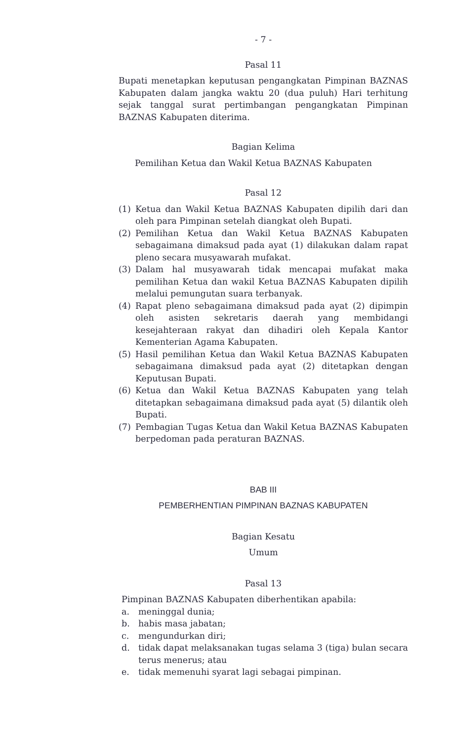- 7 -
Pasal 11
Bupati menetapkan keputusan pengangkatan Pimpinan BAZNAS Kabupaten dalam jangka waktu 20 (dua puluh) Hari terhitung sejak tanggal surat pertimbangan pengangkatan Pimpinan BAZNAS Kabupaten diterima.
Bagian Kelima
Pemilihan Ketua dan Wakil Ketua BAZNAS Kabupaten
Pasal 12
(1) Ketua dan Wakil Ketua BAZNAS Kabupaten dipilih dari dan oleh para Pimpinan setelah diangkat oleh Bupati.
(2) Pemilihan Ketua dan Wakil Ketua BAZNAS Kabupaten sebagaimana dimaksud pada ayat (1) dilakukan dalam rapat pleno secara musyawarah mufakat.
(3) Dalam hal musyawarah tidak mencapai mufakat maka pemilihan Ketua dan wakil Ketua BAZNAS Kabupaten dipilih melalui pemungutan suara terbanyak.
(4) Rapat pleno sebagaimana dimaksud pada ayat (2) dipimpin oleh asisten sekretaris daerah yang membidangi kesejahteraan rakyat dan dihadiri oleh Kepala Kantor Kementerian Agama Kabupaten.
(5) Hasil pemilihan Ketua dan Wakil Ketua BAZNAS Kabupaten sebagaimana dimaksud pada ayat (2) ditetapkan dengan Keputusan Bupati.
(6) Ketua dan Wakil Ketua BAZNAS Kabupaten yang telah ditetapkan sebagaimana dimaksud pada ayat (5) dilantik oleh Bupati.
(7) Pembagian Tugas Ketua dan Wakil Ketua BAZNAS Kabupaten berpedoman pada peraturan BAZNAS.
BAB III
PEMBERHENTIAN PIMPINAN BAZNAS KABUPATEN
Bagian Kesatu
Umum
Pasal 13
Pimpinan BAZNAS Kabupaten diberhentikan apabila:
a. meninggal dunia;
b. habis masa jabatan;
c. mengundurkan diri;
d. tidak dapat melaksanakan tugas selama 3 (tiga) bulan secara terus menerus; atau
e. tidak memenuhi syarat lagi sebagai pimpinan.